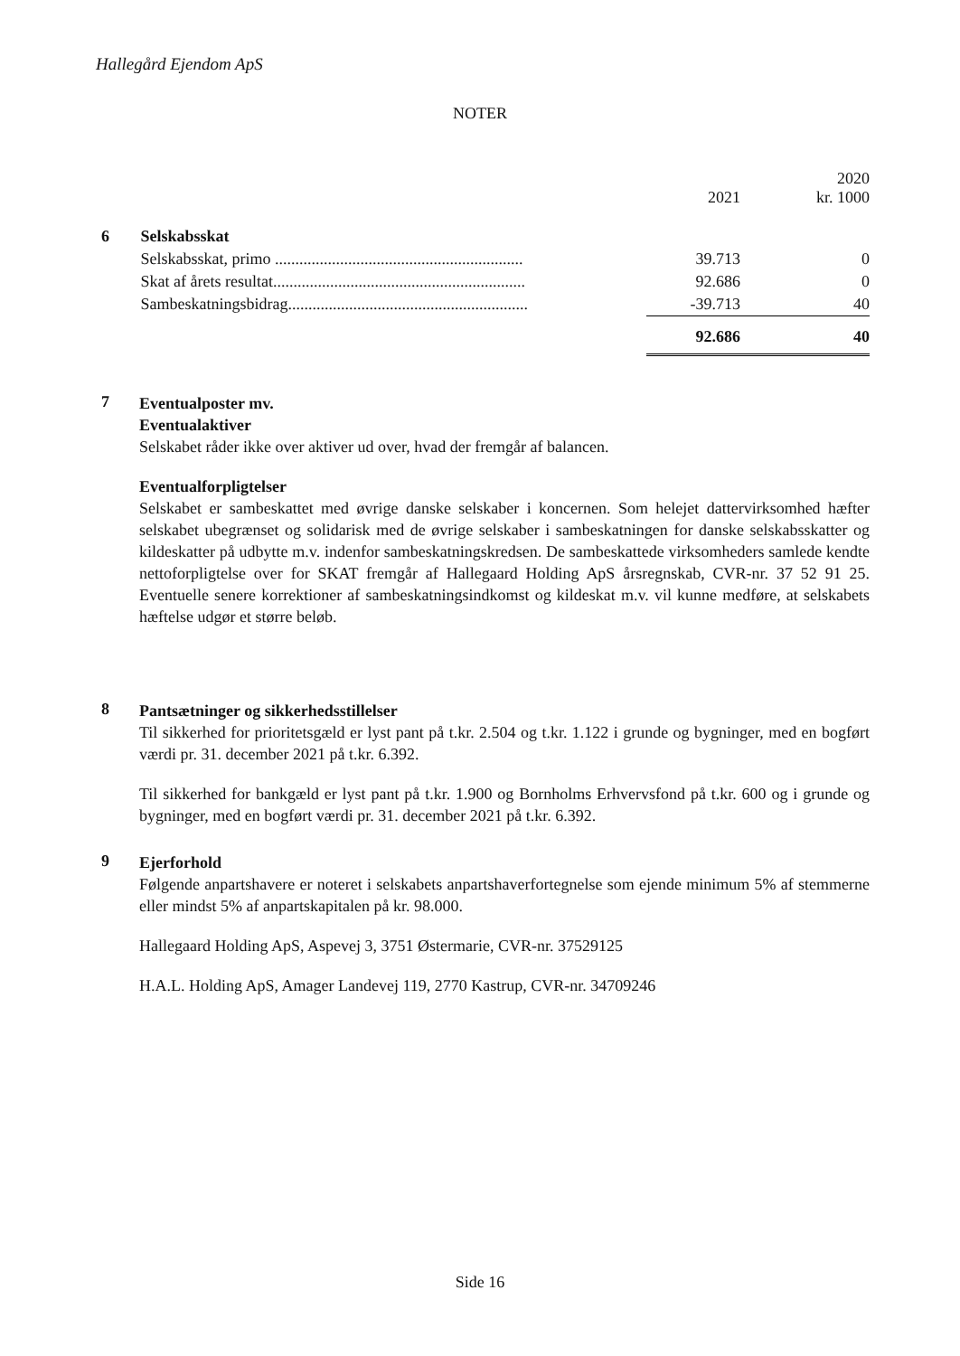Hallegård Ejendom ApS
NOTER
| | | 2021 | 2020 kr. 1000 |
| --- | --- | --- | --- |
| 6 | Selskabsskat | | |
| | Selskabsskat, primo ............................................................. | 39.713 | 0 |
| | Skat af årets resultat.............................................................. | 92.686 | 0 |
| | Sambeskatningsbidrag........................................................... | -39.713 | 40 |
| | | 92.686 | 40 |
7
Eventualposter mv.
Eventualaktiver
Selskabet råder ikke over aktiver ud over, hvad der fremgår af balancen.
Eventualforpligtelser
Selskabet er sambeskattet med øvrige danske selskaber i koncernen. Som helejet dattervirksomhed hæfter selskabet ubegrænset og solidarisk med de øvrige selskaber i sambeskatningen for danske selskabsskatter og kildeskatter på udbytte m.v. indenfor sambeskatningskredsen. De sambeskattede virksomheders samlede kendte nettoforpligtelse over for SKAT fremgår af Hallegaard Holding ApS årsregnskab, CVR-nr. 37 52 91 25. Eventuelle senere korrektioner af sambeskatningsindkomst og kildeskat m.v. vil kunne medføre, at selskabets hæftelse udgør et større beløb.
8
Pantsætninger og sikkerhedsstillelser
Til sikkerhed for prioritetsgæld er lyst pant på t.kr. 2.504 og t.kr. 1.122 i grunde og bygninger, med en bogført værdi pr. 31. december 2021 på t.kr. 6.392.
Til sikkerhed for bankgæld er lyst pant på t.kr. 1.900 og Bornholms Erhvervsfond på t.kr. 600 og i grunde og bygninger, med en bogført værdi pr. 31. december 2021 på t.kr. 6.392.
9
Ejerforhold
Følgende anpartshavere er noteret i selskabets anpartshaverfortegnelse som ejende minimum 5% af stemmerne eller mindst 5% af anpartskapitalen på kr. 98.000.
Hallegaard Holding ApS, Aspevej 3, 3751 Østermarie, CVR-nr. 37529125
H.A.L. Holding ApS, Amager Landevej 119, 2770 Kastrup, CVR-nr. 34709246
Side 16